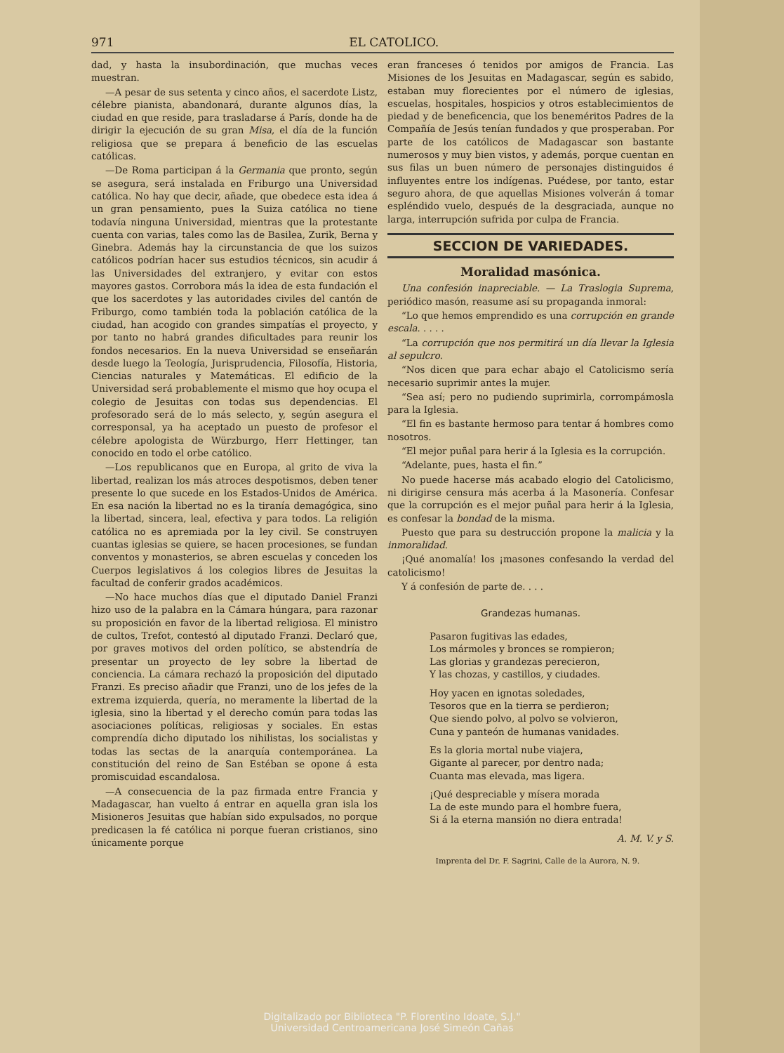971 EL CATOLICO.
dad, y hasta la insubordinación, que muchas veces muestran.
—A pesar de sus setenta y cinco años, el sacerdote Listz, célebre pianista, abandonará, durante algunos días, la ciudad en que reside, para trasladarse á París, donde ha de dirigir la ejecución de su gran Misa, el día de la función religiosa que se prepara á beneficio de las escuelas católicas.
—De Roma participan á la Germania que pronto, según se asegura, será instalada en Friburgo una Universidad católica. No hay que decir, añade, que obedece esta idea á un gran pensamiento, pues la Suiza católica no tiene todavía ninguna Universidad, mientras que la protestante cuenta con varias, tales como las de Basilea, Zurik, Berna y Ginebra. Además hay la circunstancia de que los suizos católicos podrían hacer sus estudios técnicos, sin acudir á las Universidades del extranjero, y evitar con estos mayores gastos. Corrobora más la idea de esta fundación el que los sacerdotes y las autoridades civiles del cantón de Friburgo, como también toda la población católica de la ciudad, han acogido con grandes simpatías el proyecto, y por tanto no habrá grandes dificultades para reunir los fondos necesarios. En la nueva Universidad se enseñarán desde luego la Teología, Jurisprudencia, Filosofía, Historia, Ciencias naturales y Matemáticas. El edificio de la Universidad será probablemente el mismo que hoy ocupa el colegio de Jesuitas con todas sus dependencias. El profesorado será de lo más selecto, y, según asegura el corresponsal, ya ha aceptado un puesto de profesor el célebre apologista de Würzburgo, Herr Hettinger, tan conocido en todo el orbe católico.
—Los republicanos que en Europa, al grito de viva la libertad, realizan los más atroces despotismos, deben tener presente lo que sucede en los Estados-Unidos de América. En esa nación la libertad no es la tiranía demagógica, sino la libertad, sincera, leal, efectiva y para todos. La religión católica no es apremiada por la ley civil. Se construyen cuantas iglesias se quiere, se hacen procesiones, se fundan conventos y monasterios, se abren escuelas y conceden los Cuerpos legislativos á los colegios libres de Jesuitas la facultad de conferir grados académicos.
—No hace muchos días que el diputado Daniel Franzi hizo uso de la palabra en la Cámara húngara, para razonar su proposición en favor de la libertad religiosa. El ministro de cultos, Trefot, contestó al diputado Franzi. Declaró que, por graves motivos del orden político, se abstendría de presentar un proyecto de ley sobre la libertad de conciencia. La cámara rechazó la proposición del diputado Franzi. Es preciso añadir que Franzi, uno de los jefes de la extrema izquierda, quería, no meramente la libertad de la iglesia, sino la libertad y el derecho común para todas las asociaciones políticas, religiosas y sociales. En estas comprendía dicho diputado los nihilistas, los socialistas y todas las sectas de la anarquía contemporánea. La constitución del reino de San Estéban se opone á esta promiscuidad escandalosa.
—A consecuencia de la paz firmada entre Francia y Madagascar, han vuelto á entrar en aquella gran isla los Misioneros Jesuitas que habían sido expulsados, no porque predicasen la fé católica ni porque fueran cristianos, sino únicamente porque
eran franceses ó tenidos por amigos de Francia. Las Misiones de los Jesuitas en Madagascar, según es sabido, estaban muy florecientes por el número de iglesias, escuelas, hospitales, hospicios y otros establecimientos de piedad y de beneficencia, que los beneméritos Padres de la Compañía de Jesús tenían fundados y que prosperaban. Por parte de los católicos de Madagascar son bastante numerosos y muy bien vistos, y además, porque cuentan en sus filas un buen número de personajes distinguidos é influyentes entre los indígenas. Puédese, por tanto, estar seguro ahora, de que aquellas Misiones volverán á tomar espléndido vuelo, después de la desgraciada, aunque no larga, interrupción sufrida por culpa de Francia.
SECCION DE VARIEDADES.
Moralidad masónica.
Una confesión inapreciable. — La Traslogia Suprema, periódico masón, reasume así su propaganda inmoral:
“Lo que hemos emprendido es una corrupción en grande escala. . . . .
“La corrupción que nos permitirá un día llevar la Iglesia al sepulcro.
“Nos dicen que para echar abajo el Catolicismo sería necesario suprimir antes la mujer.
“Sea así; pero no pudiendo suprimirla, corrompámosla para la Iglesia.
“El fin es bastante hermoso para tentar á hombres como nosotros.
“El mejor puñal para herir á la Iglesia es la corrupción.
“Adelante, pues, hasta el fin.”
No puede hacerse más acabado elogio del Catolicismo, ni dirigirse censura más acerba á la Masonería. Confesar que la corrupción es el mejor puñal para herir á la Iglesia, es confesar la bondad de la misma.
Puesto que para su destrucción propone la malicia y la inmoralidad.
¡Qué anomalía! los ¡masones confesando la verdad del catolicismo!
Y á confesión de parte de. . . .
Grandezas humanas.
Pasaron fugitivas las edades,
Los mármoles y bronces se rompieron;
Las glorias y grandezas perecieron,
Y las chozas, y castillos, y ciudades.
Hoy yacen en ignotas soledades,
Tesoros que en la tierra se perdieron;
Que siendo polvo, al polvo se volvieron,
Cuna y panteón de humanas vanidades.
Es la gloria mortal nube viajera,
Gigante al parecer, por dentro nada;
Cuanta mas elevada, mas ligera.
¡Qué despreciable y mísera morada
La de este mundo para el hombre fuera,
Si á la eterna mansión no diera entrada!
A. M. V. y S.
Imprenta del Dr. F. Sagrini, Calle de la Aurora, N. 9.
Digitalizado por Biblioteca "P. Florentino Idoate, S.J."
Universidad Centroamericana José Simeón Cañas